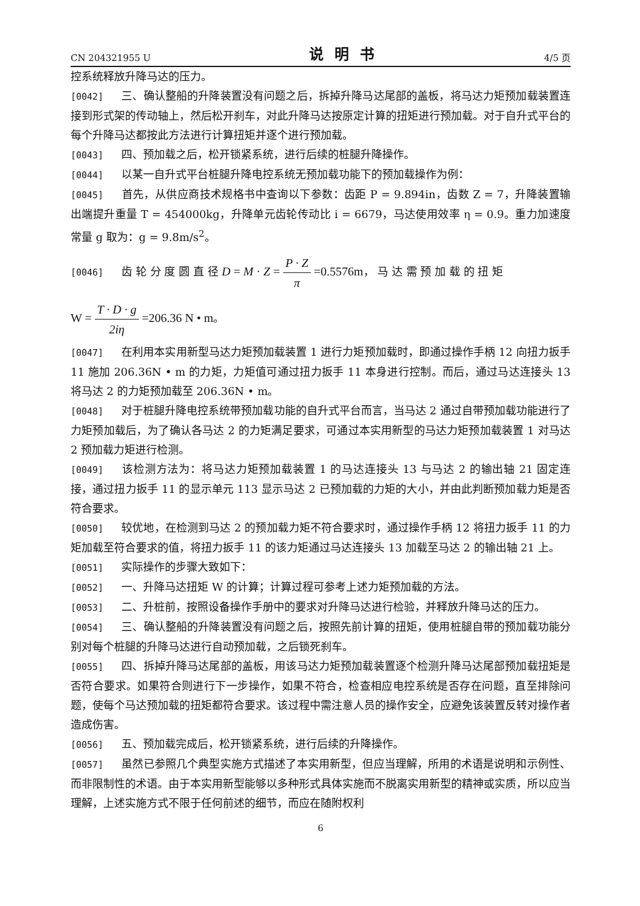CN 204321955 U 说明书 4/5 页
控系统释放升降马达的压力。
[0042] 三、确认整船的升降装置没有问题之后，拆掉升降马达尾部的盖板，将马达力矩预加载装置连接到形式架的传动轴上，然后松开刹车，对此升降马达按原定计算的扭矩进行预加载。对于自升式平台的每个升降马达都按此方法进行计算扭矩并逐个进行预加载。
[0043] 四、预加载之后，松开锁紧系统，进行后续的桩腿升降操作。
[0044] 以某一自升式平台桩腿升降电控系统无预加载功能下的预加载操作为例：
[0045] 首先，从供应商技术规格书中查询以下参数：齿距 P = 9.894in，齿数 Z = 7，升降装置输出端提升重量 T = 454000kg，升降单元齿轮传动比 i = 6679，马达使用效率 η = 0.9。重力加速度常量 g 取为：g = 9.8m/s<sup>2</sup>。
[0046] 齿 轮 分 度 圆 直 径 D = M · Z = P · Z π =0.5576m， 马 达 需 预 加 载 的 扭 矩
W = T · D · g 2iη =206.36 N • m。
[0047] 在利用本实用新型马达力矩预加载装置 1 进行力矩预加载时，即通过操作手柄 12 向扭力扳手 11 施加 206.36N • m 的力矩，力矩值可通过扭力扳手 11 本身进行控制。而后，通过马达连接头 13 将马达 2 的力矩预加载至 206.36N • m。
[0048] 对于桩腿升降电控系统带预加载功能的自升式平台而言，当马达 2 通过自带预加载功能进行了力矩预加载后，为了确认各马达 2 的力矩满足要求，可通过本实用新型的马达力矩预加载装置 1 对马达 2 预加载力矩进行检测。
[0049] 该检测方法为：将马达力矩预加载装置 1 的马达连接头 13 与马达 2 的输出轴 21 固定连接，通过扭力扳手 11 的显示单元 113 显示马达 2 已预加载的力矩的大小，并由此判断预加载力矩是否符合要求。
[0050] 较优地，在检测到马达 2 的预加载力矩不符合要求时，通过操作手柄 12 将扭力扳手 11 的力矩加载至符合要求的值，将扭力扳手 11 的该力矩通过马达连接头 13 加载至马达 2 的输出轴 21 上。
[0051] 实际操作的步骤大致如下：
[0052] 一、升降马达扭矩 W 的计算；计算过程可参考上述力矩预加载的方法。
[0053] 二、升桩前，按照设备操作手册中的要求对升降马达进行检验，并释放升降马达的压力。
[0054] 三、确认整船的升降装置没有问题之后，按照先前计算的扭矩，使用桩腿自带的预加载功能分别对每个桩腿的升降马达进行自动预加载，之后锁死刹车。
[0055] 四、拆掉升降马达尾部的盖板，用该马达力矩预加载装置逐个检测升降马达尾部预加载扭矩是否符合要求。如果符合则进行下一步操作，如果不符合，检查相应电控系统是否存在问题，直至排除问题，使每个马达预加载的扭矩都符合要求。该过程中需注意人员的操作安全，应避免该装置反转对操作者造成伤害。
[0056] 五、预加载完成后，松开锁紧系统，进行后续的升降操作。
[0057] 虽然已参照几个典型实施方式描述了本实用新型，但应当理解，所用的术语是说明和示例性、而非限制性的术语。由于本实用新型能够以多种形式具体实施而不脱离实用新型的精神或实质，所以应当理解，上述实施方式不限于任何前述的细节，而应在随附权利
6